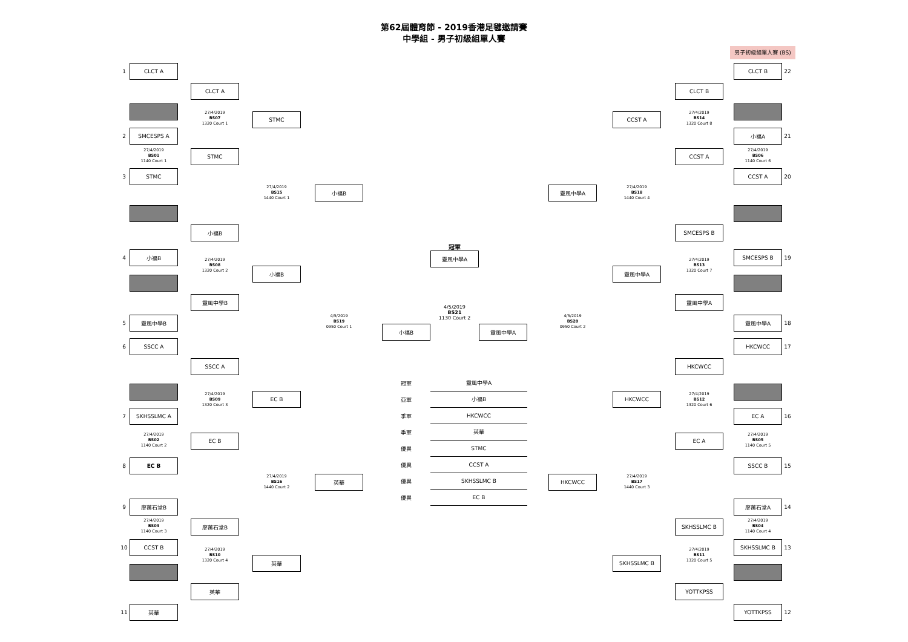第62屆體育節 - 2019香港足毽邀請賽
中學組 - 男子初級組單人賽
1
CLCT A
2
SMCESPS A
27/4/2019
BS01
1140 Court 1
3
STMC
4
小福B
5
靈風中學B
6
SSCC A
7
SKHSSLMC A
27/4/2019
BS02
1140 Court 2
8
EC B
9
廖萬石堂B
27/4/2019
BS03
1140 Court 3
10
CCST B
11
英華
CLCT A
27/4/2019
BS07
1320 Court 1
STMC
小福B
27/4/2019
BS08
1320 Court 2
靈風中學B
SSCC A
27/4/2019
BS09
1320 Court 3
EC B
廖萬石堂B
27/4/2019
BS10
1320 Court 4
英華
STMC
27/4/2019
BS15
1440 Court 1
小福B
EC B
27/4/2019
BS16
1440 Court 2
英華
小福B
4/5/2019
BS19
0950 Court 1
英華
冠軍
靈風中學A
4/5/2019
BS21
1130 Court 2
小福B 靈風中學A
冠軍 靈風中學A
亞軍 小福B
季軍 HKCWCC
季軍 英華
優異 STMC
優異 CCST A
優異 SKHSSLMC B
優異 EC B
靈風中學A
4/5/2019
BS20
0950 Court 2
HKCWCC
CCST A
27/4/2019
BS18
1440 Court 4
靈風中學A
HKCWCC
27/4/2019
BS17
1440 Court 3
SKHSSLMC B
CLCT B
27/4/2019
BS14
1320 Court 8
CCST A
SMCESPS B
27/4/2019
BS13
1320 Court 7
靈風中學A
HKCWCC
27/4/2019
BS12
1320 Court 6
EC A
SKHSSLMC B
27/4/2019
BS11
1320 Court 5
YOTTKPSS
男子初級組單人賽 (BS)
CLCT B
22
小福A
21
27/4/2019
BS06
1140 Court 6
CCST A
20
SMCESPS B
19
靈風中學A
18
HKCWCC
17
EC A
16
27/4/2019
BS05
1140 Court 5
SSCC B
15
廖萬石堂A
14
27/4/2019
BS04
1140 Court 4
SKHSSLMC B
13
YOTTKPSS
12